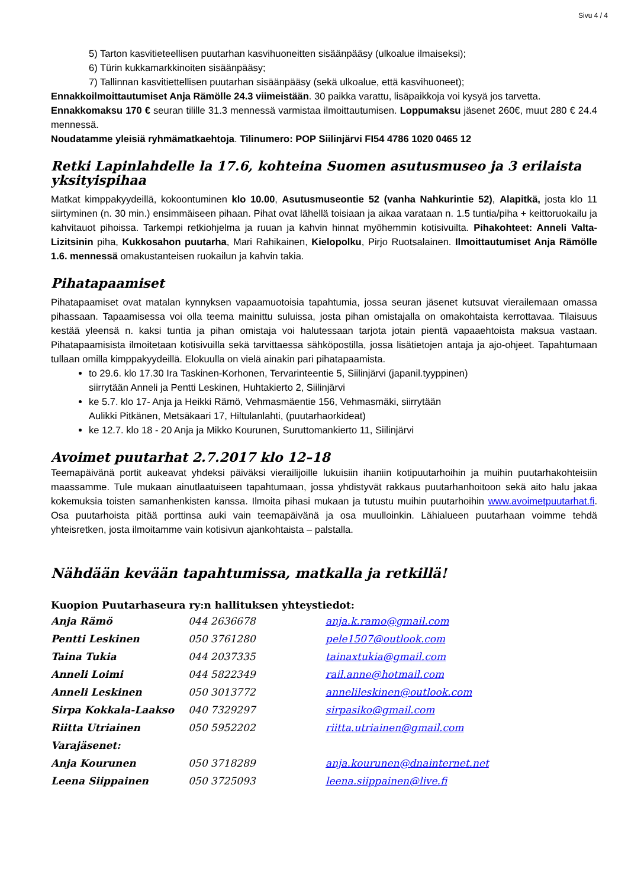Sivu 4 / 4
5) Tarton kasvitieteellisen puutarhan kasvihuoneitten sisäänpääsy (ulkoalue ilmaiseksi);
6) Türin kukkamarkkinoiten sisäänpääsy;
7) Tallinnan kasvitiettellisen puutarhan sisäänpääsy (sekä ulkoalue, että kasvihuoneet);
Ennakkoilmoittautumiset Anja Rämölle 24.3 viimeistään. 30 paikka varattu, lisäpaikkoja voi kysyä jos tarvetta.
Ennakkomaksu 170 € seuran tilille 31.3 mennessä varmistaa ilmoittautumisen. Loppumaksu jäsenet 260€, muut 280 € 24.4 mennessä.
Noudatamme yleisiä ryhmämatkaehtoja. Tilinumero: POP Siilinjärvi FI54 4786 1020 0465 12
Retki Lapinlahdelle la 17.6, kohteina Suomen asutusmuseo ja 3 erilaista yksityispihaa
Matkat kimppakyydeillä, kokoontuminen klo 10.00, Asutusmuseontie 52 (vanha Nahkurintie 52), Alapitkä, josta klo 11 siirtyminen (n. 30 min.) ensimmäiseen pihaan. Pihat ovat lähellä toisiaan ja aikaa varataan n. 1.5 tuntia/piha + keittoruokailu ja kahvitauot pihoissa. Tarkempi retkiohjelma ja ruuan ja kahvin hinnat myöhemmin kotisivuilta. Pihakohteet: Anneli Valta-Lizitsinin piha, Kukkosahon puutarha, Mari Rahikainen, Kielopolku, Pirjo Ruotsalainen. Ilmoittautumiset Anja Rämölle 1.6. mennessä omakustanteisen ruokailun ja kahvin takia.
Pihatapaamiset
Pihatapaamiset ovat matalan kynnyksen vapaamuotoisia tapahtumia, jossa seuran jäsenet kutsuvat vierailemaan omassa pihassaan. Tapaamisessa voi olla teema mainittu suluissa, josta pihan omistajalla on omakohtaista kerrottavaa. Tilaisuus kestää yleensä n. kaksi tuntia ja pihan omistaja voi halutessaan tarjota jotain pientä vapaaehtoista maksua vastaan. Pihatapaamisista ilmoitetaan kotisivuilla sekä tarvittaessa sähköpostilla, jossa lisätietojen antaja ja ajo-ohjeet. Tapahtumaan tullaan omilla kimppakyydeillä. Elokuulla on vielä ainakin pari pihatapaamista.
to 29.6. klo 17.30 Ira Taskinen-Korhonen, Tervarinteentie 5, Siilinjärvi (japanil.tyyppinen)
siirrytään Anneli ja Pentti Leskinen, Huhtakierto 2, Siilinjärvi
ke 5.7. klo 17- Anja ja Heikki Rämö, Vehmasmäentie 156, Vehmasmäki, siirrytään
Aulikki Pitkänen, Metsäkaari 17, Hiltulanlahti, (puutarhaorkideat)
ke 12.7. klo 18 - 20 Anja ja Mikko Kourunen, Suruttomankierto 11, Siilinjärvi
Avoimet puutarhat 2.7.2017 klo 12–18
Teemapäivänä portit aukeavat yhdeksi päiväksi vierailijoille lukuisiin ihaniin kotipuutarhoihin ja muihin puutarhakohteisiin maassamme. Tule mukaan ainutlaatuiseen tapahtumaan, jossa yhdistyvät rakkaus puutarhanhoitoon sekä aito halu jakaa kokemuksia toisten samanhenkisten kanssa. Ilmoita pihasi mukaan ja tutustu muihin puutarhoihin www.avoimetpuutarhat.fi. Osa puutarhoista pitää porttinsa auki vain teemapäivänä ja osa muulloinkin. Lähialueen puutarhaan voimme tehdä yhteisretken, josta ilmoitamme vain kotisivun ajankohtaista – palstalla.
Nähdään kevään tapahtumissa, matkalla ja retkillä!
Kuopion Puutarhaseura ry:n hallituksen yhteystiedot:
| Anja Rämö | 044 2636678 | anja.k.ramo@gmail.com |
| Pentti Leskinen | 050 3761280 | pele1507@outlook.com |
| Taina Tukia | 044 2037335 | tainaxtukia@gmail.com |
| Anneli Loimi | 044 5822349 | rail.anne@hotmail.com |
| Anneli Leskinen | 050 3013772 | annelileskinen@outlook.com |
| Sirpa Kokkala-Laakso | 040 7329297 | sirpasiko@gmail.com |
| Riitta Utriainen | 050 5952202 | riitta.utriainen@gmail.com |
| Varajäsenet: | | |
| Anja Kourunen | 050 3718289 | anja.kourunen@dnainternet.net |
| Leena Siippainen | 050 3725093 | leena.siippainen@live.fi |